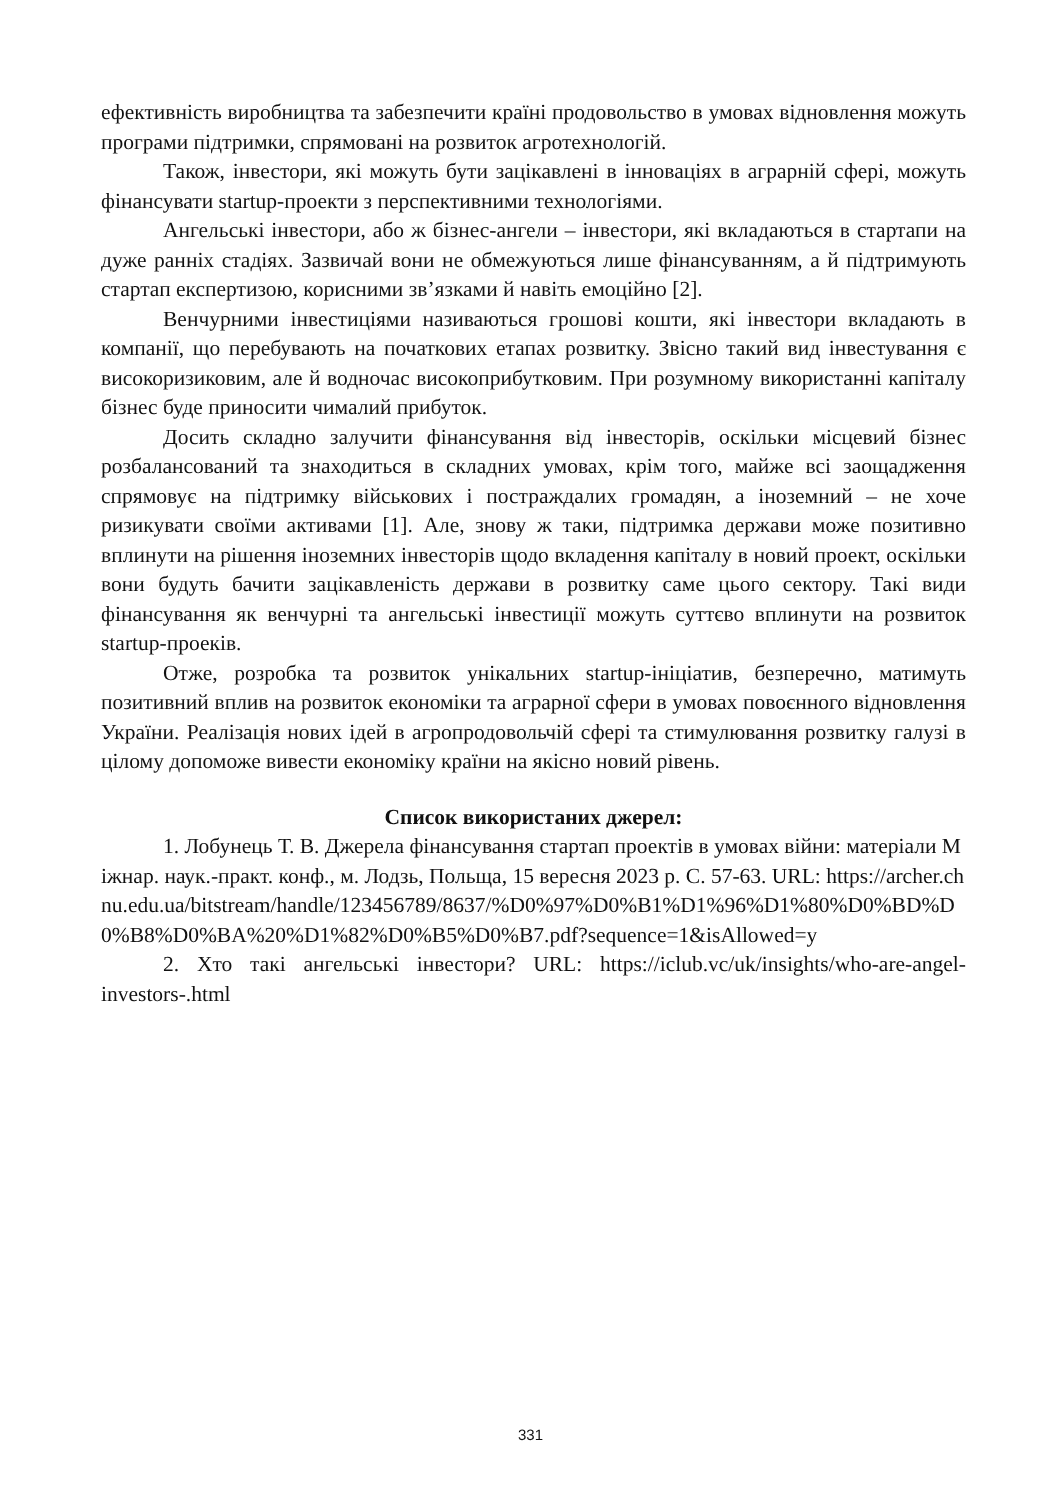ефективність виробництва та забезпечити країні продовольство в умовах відновлення можуть програми підтримки, спрямовані на розвиток агротехнологій.
Також, інвестори, які можуть бути зацікавлені в інноваціях в аграрній сфері, можуть фінансувати startup-проекти з перспективними технологіями.
Ангельські інвестори, або ж бізнес-ангели – інвестори, які вкладаються в стартапи на дуже ранніх стадіях. Зазвичай вони не обмежуються лише фінансуванням, а й підтримують стартап експертизою, корисними зв’язками й навіть емоційно [2].
Венчурними інвестиціями називаються грошові кошти, які інвестори вкладають в компанії, що перебувають на початкових етапах розвитку. Звісно такий вид інвестування є високоризиковим, але й водночас високоприбутковим. При розумному використанні капіталу бізнес буде приносити чималий прибуток.
Досить складно залучити фінансування від інвесторів, оскільки місцевий бізнес розбалансований та знаходиться в складних умовах, крім того, майже всі заощадження спрямовує на підтримку військових і постраждалих громадян, а іноземний – не хоче ризикувати своїми активами [1]. Але, знову ж таки, підтримка держави може позитивно вплинути на рішення іноземних інвесторів щодо вкладення капіталу в новий проект, оскільки вони будуть бачити зацікавленість держави в розвитку саме цього сектору. Такі види фінансування як венчурні та ангельські інвестиції можуть суттєво вплинути на розвиток startup-проеків.
Отже, розробка та розвиток унікальних startup-ініціатив, безперечно, матимуть позитивний вплив на розвиток економіки та аграрної сфери в умовах повоєнного відновлення України. Реалізація нових ідей в агропродовольчій сфері та стимулювання розвитку галузі в цілому допоможе вивести економіку країни на якісно новий рівень.
Список використаних джерел:
1. Лобунець Т. В. Джерела фінансування стартап проектів в умовах війни: матеріали Міжнар. наук.-практ. конф., м. Лодзь, Польща, 15 вересня 2023 р. С. 57-63. URL: https://archer.chnu.edu.ua/bitstream/handle/123456789/8637/%D0%97%D0%B1%D1%96%D1%80%D0%BD%D0%B8%D0%BA%20%D1%82%D0%B5%D0%B7.pdf?sequence=1&isAllowed=y
2. Хто такі ангельські інвестори? URL: https://iclub.vc/uk/insights/who-are-angel-investors-.html
331